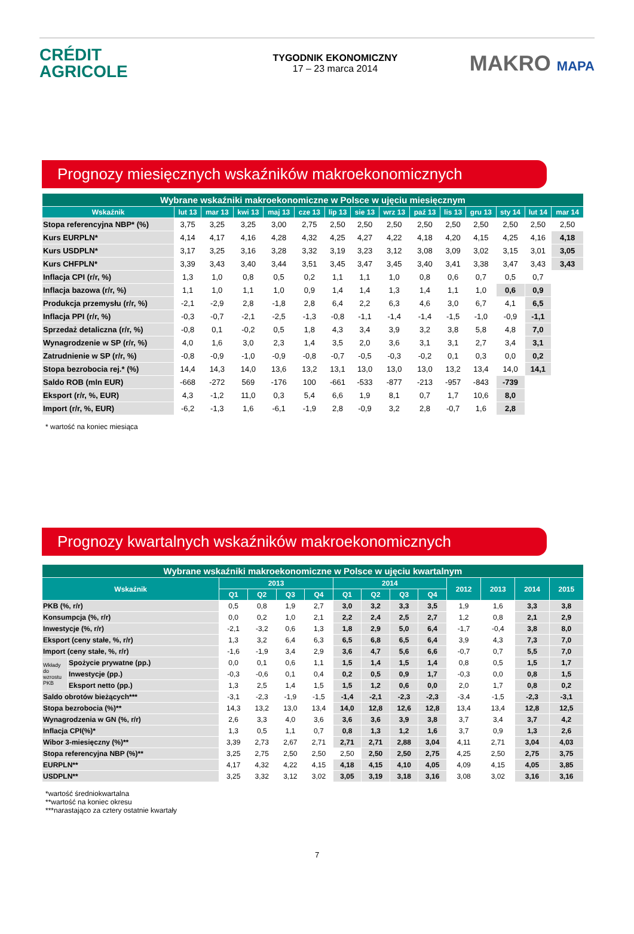CRÉDIT
AGRICOLE
TYGODNIK EKONOMICZNY
17 – 23 marca 2014
MAKRO MAPA
Prognozy miesięcznych wskaźników makroekonomicznych
| Wybrane wskaźniki makroekonomiczne w Polsce w ujęciu miesięcznym | | | | | | | | | | | | | | |
| --- | --- | --- | --- | --- | --- | --- | --- | --- | --- | --- | --- | --- | --- | --- |
| Wskaźnik | lut 13 | mar 13 | kwi 13 | maj 13 | cze 13 | lip 13 | sie 13 | wrz 13 | paź 13 | lis 13 | gru 13 | sty 14 | lut 14 | mar 14 |
| Stopa referencyjna NBP* (%) | 3,75 | 3,25 | 3,25 | 3,00 | 2,75 | 2,50 | 2,50 | 2,50 | 2,50 | 2,50 | 2,50 | 2,50 | 2,50 | 2,50 |
| Kurs EURPLN* | 4,14 | 4,17 | 4,16 | 4,28 | 4,32 | 4,25 | 4,27 | 4,22 | 4,18 | 4,20 | 4,15 | 4,25 | 4,16 | 4,18 |
| Kurs USDPLN* | 3,17 | 3,25 | 3,16 | 3,28 | 3,32 | 3,19 | 3,23 | 3,12 | 3,08 | 3,09 | 3,02 | 3,15 | 3,01 | 3,05 |
| Kurs CHFPLN* | 3,39 | 3,43 | 3,40 | 3,44 | 3,51 | 3,45 | 3,47 | 3,45 | 3,40 | 3,41 | 3,38 | 3,47 | 3,43 | 3,43 |
| Inflacja CPI (r/r, %) | 1,3 | 1,0 | 0,8 | 0,5 | 0,2 | 1,1 | 1,1 | 1,0 | 0,8 | 0,6 | 0,7 | 0,5 | 0,7 | |
| Inflacja bazowa (r/r, %) | 1,1 | 1,0 | 1,1 | 1,0 | 0,9 | 1,4 | 1,4 | 1,3 | 1,4 | 1,1 | 1,0 | 0,6 | 0,9 | |
| Produkcja przemysłu (r/r, %) | -2,1 | -2,9 | 2,8 | -1,8 | 2,8 | 6,4 | 2,2 | 6,3 | 4,6 | 3,0 | 6,7 | 4,1 | 6,5 | |
| Inflacja PPI (r/r, %) | -0,3 | -0,7 | -2,1 | -2,5 | -1,3 | -0,8 | -1,1 | -1,4 | -1,4 | -1,5 | -1,0 | -0,9 | -1,1 | |
| Sprzedaż detaliczna (r/r, %) | -0,8 | 0,1 | -0,2 | 0,5 | 1,8 | 4,3 | 3,4 | 3,9 | 3,2 | 3,8 | 5,8 | 4,8 | 7,0 | |
| Wynagrodzenie w SP (r/r, %) | 4,0 | 1,6 | 3,0 | 2,3 | 1,4 | 3,5 | 2,0 | 3,6 | 3,1 | 3,1 | 2,7 | 3,4 | 3,1 | |
| Zatrudnienie w SP (r/r, %) | -0,8 | -0,9 | -1,0 | -0,9 | -0,8 | -0,7 | -0,5 | -0,3 | -0,2 | 0,1 | 0,3 | 0,0 | 0,2 | |
| Stopa bezrobocia rej.* (%) | 14,4 | 14,3 | 14,0 | 13,6 | 13,2 | 13,1 | 13,0 | 13,0 | 13,0 | 13,2 | 13,4 | 14,0 | 14,1 | |
| Saldo ROB (mln EUR) | -668 | -272 | 569 | -176 | 100 | -661 | -533 | -877 | -213 | -957 | -843 | -739 | | |
| Eksport (r/r, %, EUR) | 4,3 | -1,2 | 11,0 | 0,3 | 5,4 | 6,6 | 1,9 | 8,1 | 0,7 | 1,7 | 10,6 | 8,0 | | |
| Import (r/r, %, EUR) | -6,2 | -1,3 | 1,6 | -6,1 | -1,9 | 2,8 | -0,9 | 3,2 | 2,8 | -0,7 | 1,6 | 2,8 | | |
* wartość na koniec miesiąca
Prognozy kwartalnych wskaźników makroekonomicznych
| Wybrane wskaźniki makroekonomiczne w Polsce w ujęciu kwartalnym | | | | | | | | | | | | | |
| --- | --- | --- | --- | --- | --- | --- | --- | --- | --- | --- | --- | --- | --- |
| Wskaźnik | | 2013 | | | | 2014 | | | | 2012 | 2013 | 2014 | 2015 |
| | | Q1 | Q2 | Q3 | Q4 | Q1 | Q2 | Q3 | Q4 | | | | |
| PKB (%, r/r) | | 0,5 | 0,8 | 1,9 | 2,7 | 3,0 | 3,2 | 3,3 | 3,5 | 1,9 | 1,6 | 3,3 | 3,8 |
| Konsumpcja (%, r/r) | | 0,0 | 0,2 | 1,0 | 2,1 | 2,2 | 2,4 | 2,5 | 2,7 | 1,2 | 0,8 | 2,1 | 2,9 |
| Inwestycje (%, r/r) | | -2,1 | -3,2 | 0,6 | 1,3 | 1,8 | 2,9 | 5,0 | 6,4 | -1,7 | -0,4 | 3,8 | 8,0 |
| Eksport (ceny stałe, %, r/r) | | 1,3 | 3,2 | 6,4 | 6,3 | 6,5 | 6,8 | 6,5 | 6,4 | 3,9 | 4,3 | 7,3 | 7,0 |
| Import (ceny stałe, %, r/r) | | -1,6 | -1,9 | 3,4 | 2,9 | 3,6 | 4,7 | 5,6 | 6,6 | -0,7 | 0,7 | 5,5 | 7,0 |
| Wkłady do wzrostu PKB | Spożycie prywatne (pp.) | 0,0 | 0,1 | 0,6 | 1,1 | 1,5 | 1,4 | 1,5 | 1,4 | 0,8 | 0,5 | 1,5 | 1,7 |
| | Inwestycje (pp.) | -0,3 | -0,6 | 0,1 | 0,4 | 0,2 | 0,5 | 0,9 | 1,7 | -0,3 | 0,0 | 0,8 | 1,5 |
| | Eksport netto (pp.) | 1,3 | 2,5 | 1,4 | 1,5 | 1,5 | 1,2 | 0,6 | 0,0 | 2,0 | 1,7 | 0,8 | 0,2 |
| Saldo obrotów bieżących*** | | -3,1 | -2,3 | -1,9 | -1,5 | -1,4 | -2,1 | -2,3 | -2,3 | -3,4 | -1,5 | -2,3 | -3,1 |
| Stopa bezrobocia (%)** | | 14,3 | 13,2 | 13,0 | 13,4 | 14,0 | 12,8 | 12,6 | 12,8 | 13,4 | 13,4 | 12,8 | 12,5 |
| Wynagrodzenia w GN (%, r/r) | | 2,6 | 3,3 | 4,0 | 3,6 | 3,6 | 3,6 | 3,9 | 3,8 | 3,7 | 3,4 | 3,7 | 4,2 |
| Inflacja CPI(%)* | | 1,3 | 0,5 | 1,1 | 0,7 | 0,8 | 1,3 | 1,2 | 1,6 | 3,7 | 0,9 | 1,3 | 2,6 |
| Wibor 3-miesięczny (%)** | | 3,39 | 2,73 | 2,67 | 2,71 | 2,71 | 2,71 | 2,88 | 3,04 | 4,11 | 2,71 | 3,04 | 4,03 |
| Stopa referencyjna NBP (%)** | | 3,25 | 2,75 | 2,50 | 2,50 | 2,50 | 2,50 | 2,50 | 2,75 | 4,25 | 2,50 | 2,75 | 3,75 |
| EURPLN** | | 4,17 | 4,32 | 4,22 | 4,15 | 4,18 | 4,15 | 4,10 | 4,05 | 4,09 | 4,15 | 4,05 | 3,85 |
| USDPLN** | | 3,25 | 3,32 | 3,12 | 3,02 | 3,05 | 3,19 | 3,18 | 3,16 | 3,08 | 3,02 | 3,16 | 3,16 |
*wartość średniokwartalna
**wartość na koniec okresu
***narastająco za cztery ostatnie kwartały
7